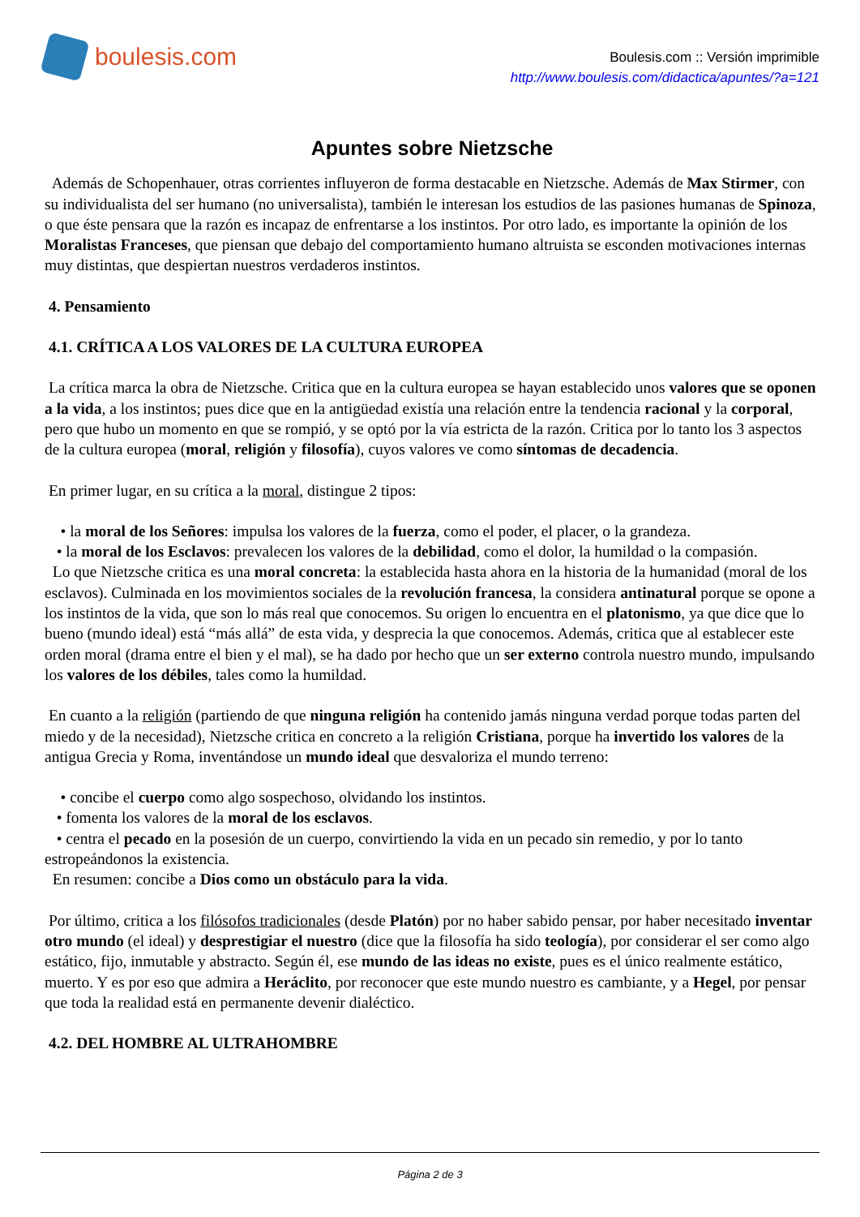boulesis.com
Boulesis.com :: Versión imprimible
http://www.boulesis.com/didactica/apuntes/?a=121
Apuntes sobre Nietzsche
Además de Schopenhauer, otras corrientes influyeron de forma destacable en Nietzsche. Además de Max Stirmer, con su individualista del ser humano (no universalista), también le interesan los estudios de las pasiones humanas de Spinoza, o que éste pensara que la razón es incapaz de enfrentarse a los instintos. Por otro lado, es importante la opinión de los Moralistas Franceses, que piensan que debajo del comportamiento humano altruista se esconden motivaciones internas muy distintas, que despiertan nuestros verdaderos instintos.
4. Pensamiento
4.1. CRÍTICA A LOS VALORES DE LA CULTURA EUROPEA
La crítica marca la obra de Nietzsche. Critica que en la cultura europea se hayan establecido unos valores que se oponen a la vida, a los instintos; pues dice que en la antigüedad existía una relación entre la tendencia racional y la corporal, pero que hubo un momento en que se rompió, y se optó por la vía estricta de la razón. Critica por lo tanto los 3 aspectos de la cultura europea (moral, religión y filosofía), cuyos valores ve como síntomas de decadencia.
En primer lugar, en su crítica a la moral, distingue 2 tipos:
• la moral de los Señores: impulsa los valores de la fuerza, como el poder, el placer, o la grandeza.
• la moral de los Esclavos: prevalecen los valores de la debilidad, como el dolor, la humildad o la compasión.
Lo que Nietzsche critica es una moral concreta: la establecida hasta ahora en la historia de la humanidad (moral de los esclavos). Culminada en los movimientos sociales de la revolución francesa, la considera antinatural porque se opone a los instintos de la vida, que son lo más real que conocemos. Su origen lo encuentra en el platonismo, ya que dice que lo bueno (mundo ideal) está “más allá” de esta vida, y desprecia la que conocemos. Además, critica que al establecer este orden moral (drama entre el bien y el mal), se ha dado por hecho que un ser externo controla nuestro mundo, impulsando los valores de los débiles, tales como la humildad.
En cuanto a la religión (partiendo de que ninguna religión ha contenido jamás ninguna verdad porque todas parten del miedo y de la necesidad), Nietzsche critica en concreto a la religión Cristiana, porque ha invertido los valores de la antigua Grecia y Roma, inventándose un mundo ideal que desvaloriza el mundo terreno:
• concibe el cuerpo como algo sospechoso, olvidando los instintos.
• fomenta los valores de la moral de los esclavos.
• centra el pecado en la posesión de un cuerpo, convirtiendo la vida en un pecado sin remedio, y por lo tanto estropeándonos la existencia.
En resumen: concibe a Dios como un obstáculo para la vida.
Por último, critica a los filósofos tradicionales (desde Platón) por no haber sabido pensar, por haber necesitado inventar otro mundo (el ideal) y desprestigiar el nuestro (dice que la filosofía ha sido teología), por considerar el ser como algo estático, fijo, inmutable y abstracto. Según él, ese mundo de las ideas no existe, pues es el único realmente estático, muerto. Y es por eso que admira a Heráclito, por reconocer que este mundo nuestro es cambiante, y a Hegel, por pensar que toda la realidad está en permanente devenir dialéctico.
4.2. DEL HOMBRE AL ULTRAHOMBRE
Página 2 de 3